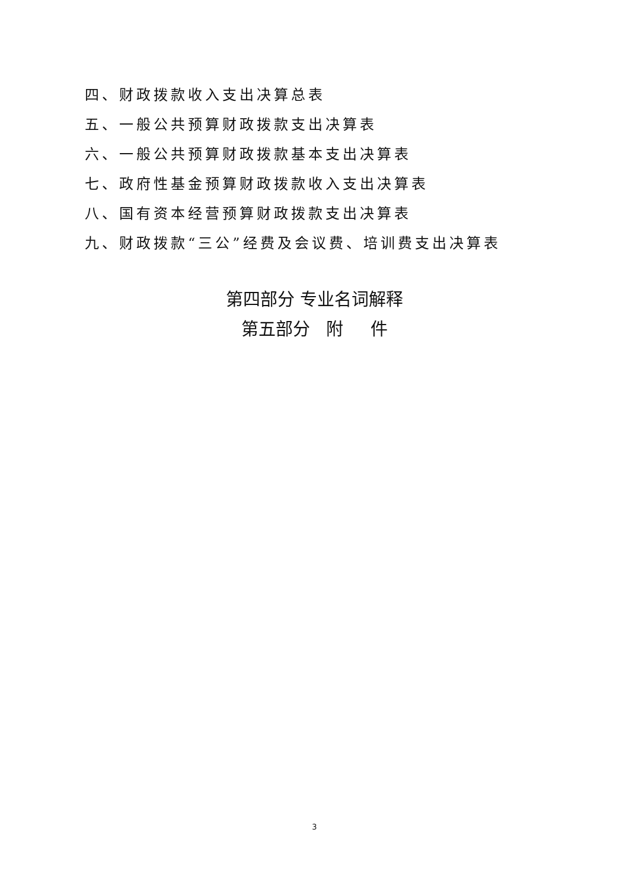四、财政拨款收入支出决算总表
五、一般公共预算财政拨款支出决算表
六、一般公共预算财政拨款基本支出决算表
七、政府性基金预算财政拨款收入支出决算表
八、国有资本经营预算财政拨款支出决算表
九、财政拨款“三公”经费及会议费、培训费支出决算表
第四部分 专业名词解释
第五部分 附 件
3